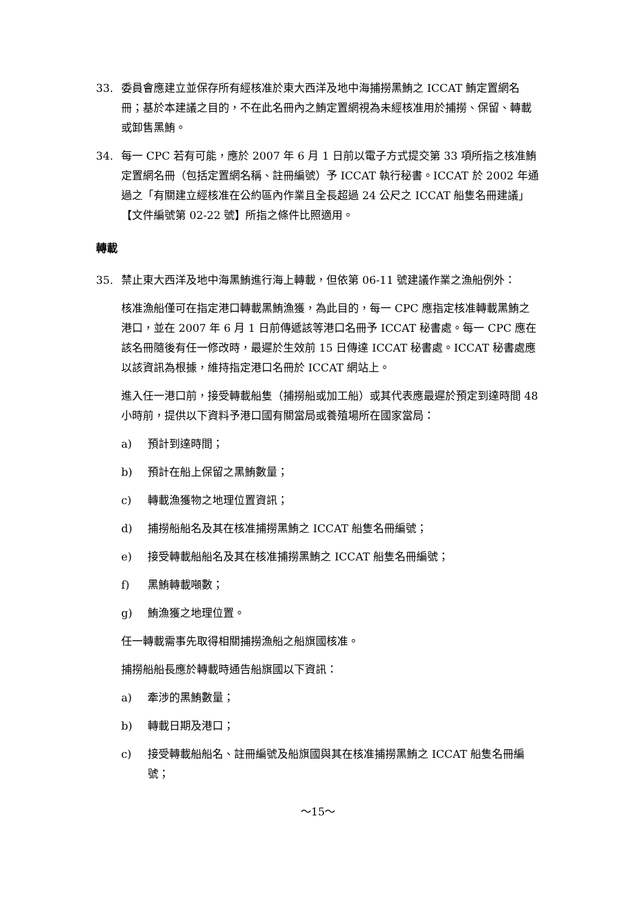33. 委員會應建立並保存所有經核准於東大西洋及地中海捕撈黑鮪之 ICCAT 鮪定置網名冊；基於本建議之目的，不在此名冊內之鮪定置網視為未經核准用於捕撈、保留、轉載或卸售黑鮪。
34. 每一 CPC 若有可能，應於 2007 年 6 月 1 日前以電子方式提交第 33 項所指之核准鮪定置網名冊（包括定置網名稱、註冊編號）予 ICCAT 執行秘書。ICCAT 於 2002 年通過之「有關建立經核准在公約區內作業且全長超過 24 公尺之 ICCAT 船隻名冊建議」【文件編號第 02-22 號】所指之條件比照適用。
轉載
35. 禁止東大西洋及地中海黑鮪進行海上轉載，但依第 06-11 號建議作業之漁船例外：
核准漁船僅可在指定港口轉載黑鮪漁獲，為此目的，每一 CPC 應指定核准轉載黑鮪之港口，並在 2007 年 6 月 1 日前傳遞該等港口名冊予 ICCAT 秘書處。每一 CPC 應在該名冊隨後有任一修改時，最遲於生效前 15 日傳達 ICCAT 秘書處。ICCAT 秘書處應以該資訊為根據，維持指定港口名冊於 ICCAT 網站上。
進入任一港口前，接受轉載船隻（捕撈船或加工船）或其代表應最遲於預定到達時間 48 小時前，提供以下資料予港口國有關當局或養殖場所在國家當局：
a) 預計到達時間；
b) 預計在船上保留之黑鮪數量；
c) 轉載漁獲物之地理位置資訊；
d) 捕撈船船名及其在核准捕撈黑鮪之 ICCAT 船隻名冊編號；
e) 接受轉載船船名及其在核准捕撈黑鮪之 ICCAT 船隻名冊編號；
f) 黑鮪轉載噸數；
g) 鮪漁獲之地理位置。
任一轉載需事先取得相關捕撈漁船之船旗國核准。
捕撈船船長應於轉載時通告船旗國以下資訊：
a) 牽涉的黑鮪數量；
b) 轉載日期及港口；
c) 接受轉載船船名、註冊編號及船旗國與其在核准捕撈黑鮪之 ICCAT 船隻名冊編號；
～15～